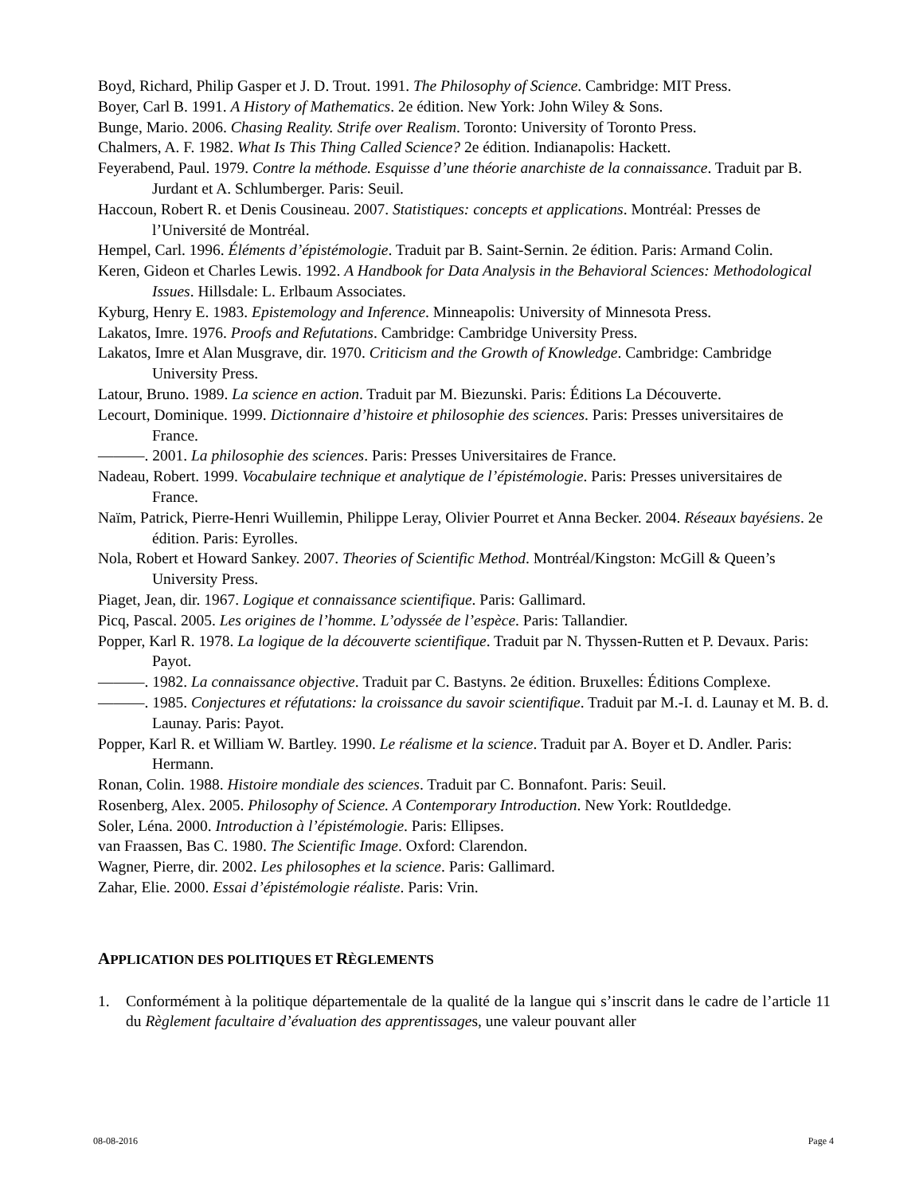Boyd, Richard, Philip Gasper et J. D. Trout. 1991. The Philosophy of Science. Cambridge: MIT Press.
Boyer, Carl B. 1991. A History of Mathematics. 2e édition. New York: John Wiley & Sons.
Bunge, Mario. 2006. Chasing Reality. Strife over Realism. Toronto: University of Toronto Press.
Chalmers, A. F. 1982. What Is This Thing Called Science? 2e édition. Indianapolis: Hackett.
Feyerabend, Paul. 1979. Contre la méthode. Esquisse d’une théorie anarchiste de la connaissance. Traduit par B. Jurdant et A. Schlumberger. Paris: Seuil.
Haccoun, Robert R. et Denis Cousineau. 2007. Statistiques: concepts et applications. Montréal: Presses de l’Université de Montréal.
Hempel, Carl. 1996. Éléments d’épistémologie. Traduit par B. Saint-Sernin. 2e édition. Paris: Armand Colin.
Keren, Gideon et Charles Lewis. 1992. A Handbook for Data Analysis in the Behavioral Sciences: Methodological Issues. Hillsdale: L. Erlbaum Associates.
Kyburg, Henry E. 1983. Epistemology and Inference. Minneapolis: University of Minnesota Press.
Lakatos, Imre. 1976. Proofs and Refutations. Cambridge: Cambridge University Press.
Lakatos, Imre et Alan Musgrave, dir. 1970. Criticism and the Growth of Knowledge. Cambridge: Cambridge University Press.
Latour, Bruno. 1989. La science en action. Traduit par M. Biezunski. Paris: Éditions La Découverte.
Lecourt, Dominique. 1999. Dictionnaire d’histoire et philosophie des sciences. Paris: Presses universitaires de France.
———. 2001. La philosophie des sciences. Paris: Presses Universitaires de France.
Nadeau, Robert. 1999. Vocabulaire technique et analytique de l’épistémologie. Paris: Presses universitaires de France.
Naïm, Patrick, Pierre-Henri Wuillemin, Philippe Leray, Olivier Pourret et Anna Becker. 2004. Réseaux bayésiens. 2e édition. Paris: Eyrolles.
Nola, Robert et Howard Sankey. 2007. Theories of Scientific Method. Montréal/Kingston: McGill & Queen’s University Press.
Piaget, Jean, dir. 1967. Logique et connaissance scientifique. Paris: Gallimard.
Picq, Pascal. 2005. Les origines de l’homme. L’odyssée de l’espèce. Paris: Tallandier.
Popper, Karl R. 1978. La logique de la découverte scientifique. Traduit par N. Thyssen-Rutten et P. Devaux. Paris: Payot.
———. 1982. La connaissance objective. Traduit par C. Bastyns. 2e édition. Bruxelles: Éditions Complexe.
———. 1985. Conjectures et réfutations: la croissance du savoir scientifique. Traduit par M.-I. d. Launay et M. B. d. Launay. Paris: Payot.
Popper, Karl R. et William W. Bartley. 1990. Le réalisme et la science. Traduit par A. Boyer et D. Andler. Paris: Hermann.
Ronan, Colin. 1988. Histoire mondiale des sciences. Traduit par C. Bonnafont. Paris: Seuil.
Rosenberg, Alex. 2005. Philosophy of Science. A Contemporary Introduction. New York: Routldedge.
Soler, Léna. 2000. Introduction à l’épistémologie. Paris: Ellipses.
van Fraassen, Bas C. 1980. The Scientific Image. Oxford: Clarendon.
Wagner, Pierre, dir. 2002. Les philosophes et la science. Paris: Gallimard.
Zahar, Elie. 2000. Essai d’épistémologie réaliste. Paris: Vrin.
APPLICATION DES POLITIQUES ET RÈGLEMENTS
1. Conformément à la politique départementale de la qualité de la langue qui s’inscrit dans le cadre de l’article 11 du Règlement facultaire d’évaluation des apprentissages, une valeur pouvant aller
08-08-2016 Page 4